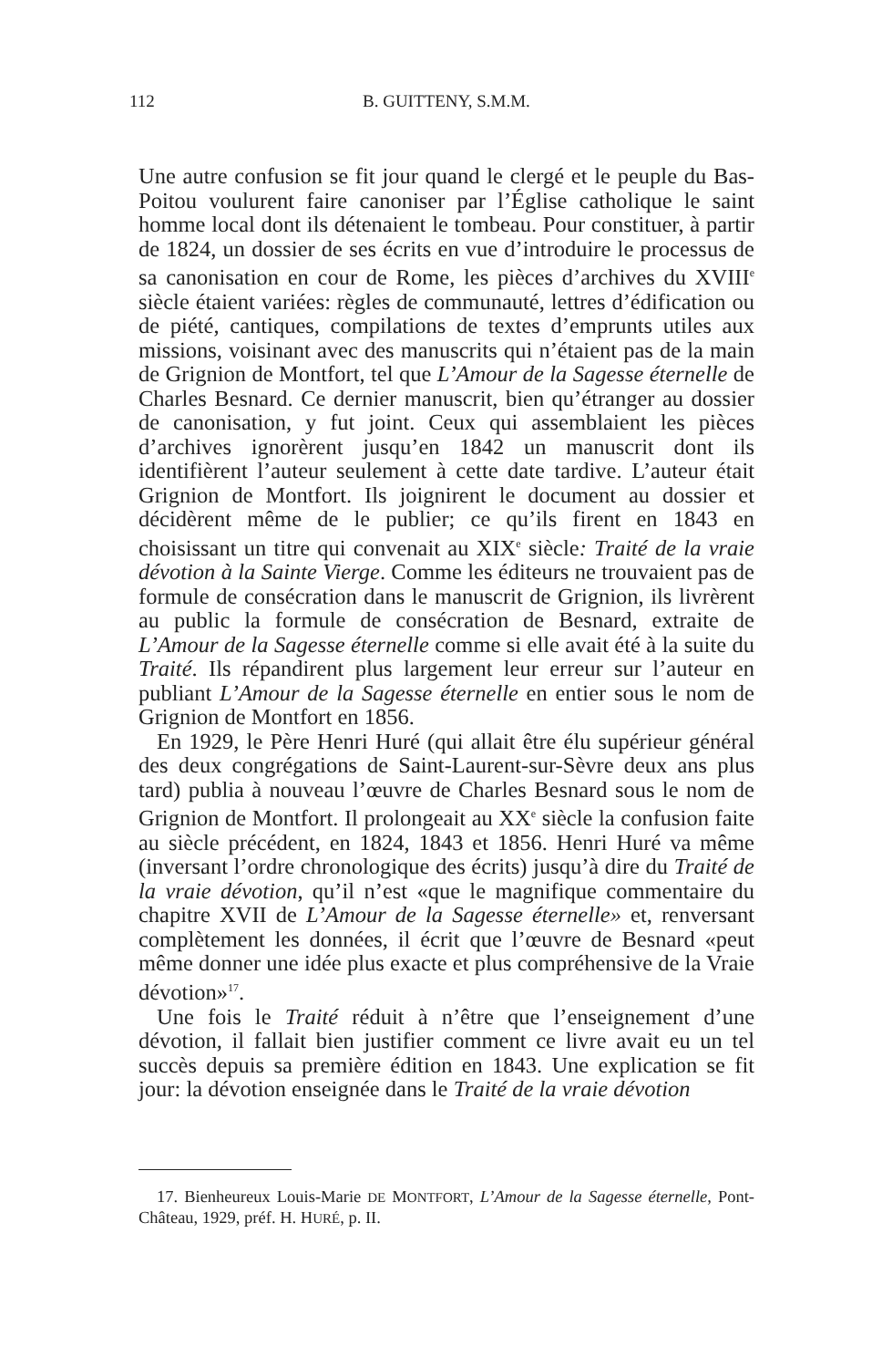112 B. GUITTENY, S.M.M.
Une autre confusion se fit jour quand le clergé et le peuple du Bas-Poitou voulurent faire canoniser par l’Église catholique le saint homme local dont ils détenaient le tombeau. Pour constituer, à partir de 1824, un dossier de ses écrits en vue d’introduire le processus de sa canonisation en cour de Rome, les pièces d’archives du XVIII<sup>e</sup> siècle étaient variées: règles de communauté, lettres d’édification ou de piété, cantiques, compilations de textes d’emprunts utiles aux missions, voisinant avec des manuscrits qui n’étaient pas de la main de Grignion de Montfort, tel que L’Amour de la Sagesse éternelle de Charles Besnard. Ce dernier manuscrit, bien qu’étranger au dossier de canonisation, y fut joint. Ceux qui assemblaient les pièces d’archives ignorèrent jusqu’en 1842 un manuscrit dont ils identifièrent l’auteur seulement à cette date tardive. L’auteur était Grignion de Montfort. Ils joignirent le document au dossier et décidèrent même de le publier; ce qu’ils firent en 1843 en choisissant un titre qui convenait au XIX<sup>e</sup> siècle: Traité de la vraie dévotion à la Sainte Vierge. Comme les éditeurs ne trouvaient pas de formule de consécration dans le manuscrit de Grignion, ils livrèrent au public la formule de consécration de Besnard, extraite de L’Amour de la Sagesse éternelle comme si elle avait été à la suite du Traité. Ils répandirent plus largement leur erreur sur l’auteur en publiant L’Amour de la Sagesse éternelle en entier sous le nom de Grignion de Montfort en 1856.
En 1929, le Père Henri Huré (qui allait être élu supérieur général des deux congrégations de Saint-Laurent-sur-Sèvre deux ans plus tard) publia à nouveau l’œuvre de Charles Besnard sous le nom de Grignion de Montfort. Il prolongeait au XX<sup>e</sup> siècle la confusion faite au siècle précédent, en 1824, 1843 et 1856. Henri Huré va même (inversant l’ordre chronologique des écrits) jusqu’à dire du Traité de la vraie dévotion, qu’il n’est «que le magnifique commentaire du chapitre XVII de L’Amour de la Sagesse éternelle» et, renversant complètement les données, il écrit que l’œuvre de Besnard «peut même donner une idée plus exacte et plus compréhensive de la Vraie dévotion»<sup>17</sup>.
Une fois le Traité réduit à n’être que l’enseignement d’une dévotion, il fallait bien justifier comment ce livre avait eu un tel succès depuis sa première édition en 1843. Une explication se fit jour: la dévotion enseignée dans le Traité de la vraie dévotion
17. Bienheureux Louis-Marie DE MONTFORT, L’Amour de la Sagesse éternelle, Pont-Château, 1929, préf. H. HURÉ, p. II.